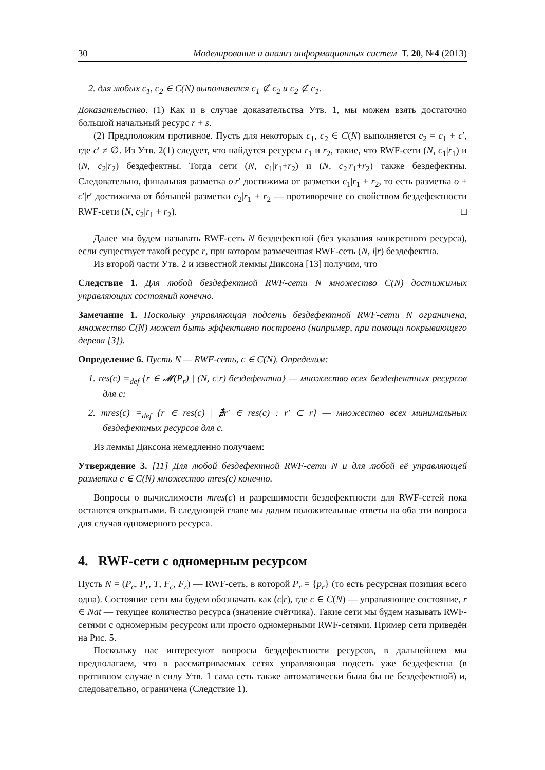30 Моделирование и анализ информационных систем Т. 20, №4 (2013)
2. для любых c<sub>1</sub>, c<sub>2</sub> ∈ C(N) выполняется c<sub>1</sub> ⊄ c<sub>2</sub> и c<sub>2</sub> ⊄ c<sub>1</sub>.
Доказательство. (1) Как и в случае доказательства Утв. 1, мы можем взять достаточно большой начальный ресурс r + s.
(2) Предположим противное. Пусть для некоторых c<sub>1</sub>, c<sub>2</sub> ∈ C(N) выполняется c<sub>2</sub> = c<sub>1</sub> + c′, где c′ ≠ ∅. Из Утв. 2(1) следует, что найдутся ресурсы r<sub>1</sub> и r<sub>2</sub>, такие, что RWF-сети (N, c<sub>1</sub>|r<sub>1</sub>) и (N, c<sub>2</sub>|r<sub>2</sub>) бездефектны. Тогда сети (N, c<sub>1</sub>|r<sub>1</sub>+r<sub>2</sub>) и (N, c<sub>2</sub>|r<sub>1</sub>+r<sub>2</sub>) также бездефектны. Следовательно, финальная разметка o|r′ достижима от разметки c<sub>1</sub>|r<sub>1</sub> + r<sub>2</sub>, то есть разметка o + c′|r′ достижима от бóльшей разметки c<sub>2</sub>|r<sub>1</sub> + r<sub>2</sub> — противоречие со свойством бездефектности RWF-сети (N, c<sub>2</sub>|r<sub>1</sub> + r<sub>2</sub>). □
Далее мы будем называть RWF-сеть N бездефектной (без указания конкретного ресурса), если существует такой ресурс r, при котором размеченная RWF-сеть (N, i|r) бездефектна.
Из второй части Утв. 2 и известной леммы Диксона [13] получим, что
Следствие 1. Для любой бездефектной RWF-сети N множество C(N) достижимых управляющих состояний конечно.
Замечание 1. Поскольку управляющая подсеть бездефектной RWF-сети N ограничена, множество C(N) может быть эффективно построено (например, при помощи покрывающего дерева [3]).
Определение 6. Пусть N — RWF-сеть, c ∈ C(N). Определим:
1. res(c) =<sub>def</sub> {r ∈ 𝓜(P<sub>r</sub>) | (N, c|r) бездефектна} — множество всех бездефектных ресурсов для c;
2. mres(c) =<sub>def</sub> {r ∈ res(c) | ∄r′ ∈ res(c) : r′ ⊂ r} — множество всех минимальных бездефектных ресурсов для c.
Из леммы Диксона немедленно получаем:
Утверждение 3. [11] Для любой бездефектной RWF-сети N и для любой её управляющей разметки c ∈ C(N) множество mres(c) конечно.
Вопросы о вычислимости mres(c) и разрешимости бездефектности для RWF-сетей пока остаются открытыми. В следующей главе мы дадим положительные ответы на оба эти вопроса для случая одномерного ресурса.
4. RWF-сети с одномерным ресурсом
Пусть N = (P<sub>c</sub>, P<sub>r</sub>, T, F<sub>c</sub>, F<sub>r</sub>) — RWF-сеть, в которой P<sub>r</sub> = {p<sub>r</sub>} (то есть ресурсная позиция всего одна). Состояние сети мы будем обозначать как (c|r), где c ∈ C(N) — управляющее состояние, r ∈ Nat — текущее количество ресурса (значение счётчика). Такие сети мы будем называть RWF-сетями с одномерным ресурсом или просто одномерными RWF-сетями. Пример сети приведён на Рис. 5.
Поскольку нас интересуют вопросы бездефектности ресурсов, в дальнейшем мы предполагаем, что в рассматриваемых сетях управляющая подсеть уже бездефектна (в противном случае в силу Утв. 1 сама сеть также автоматически была бы не бездефектной) и, следовательно, ограничена (Следствие 1).